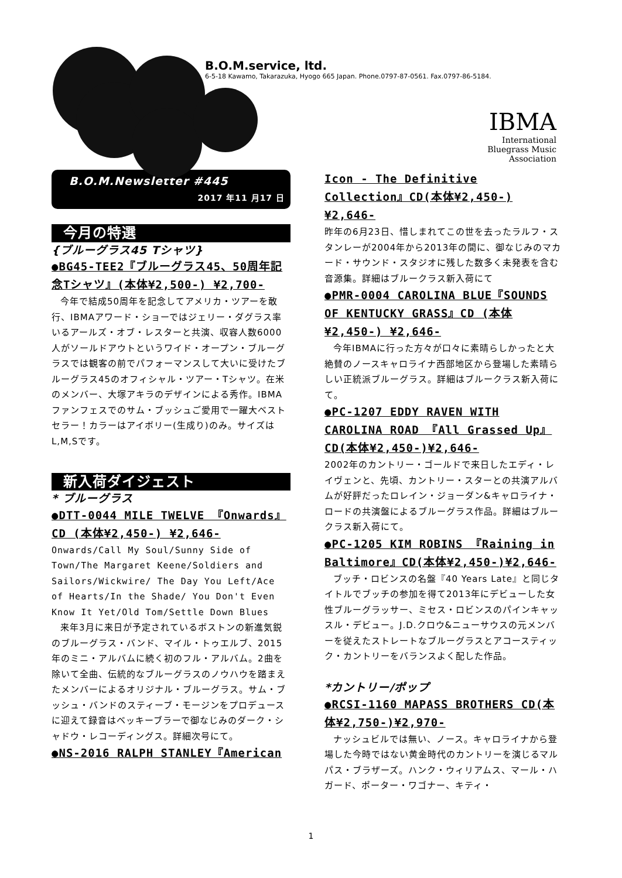B.O.M.service, ltd.
6-5-18 Kawamo, Takarazuka, Hyogo 665 Japan. Phone.0797-87-0561. Fax.0797-86-5184.
IBMA
International
Bluegrass Music
Association
B.O.M.Newsletter #445
2017 年11 月17 日
今月の特選
{ブルーグラス45 Tシャツ}
●BG45-TEE2『ブルーグラス45、50周年記念Tシャツ』(本体¥2,500-) ¥2,700-
今年で結成50周年を記念してアメリカ・ツアーを敢行、IBMAアワード・ショーではジェリー・ダグラス率いるアールズ・オブ・レスターと共演、収容人数6000人がソールドアウトというワイド・オープン・ブルーグラスでは観客の前でパフォーマンスして大いに受けたブルーグラス45のオフィシャル・ツアー・Tシャツ。在米のメンバー、大塚アキラのデザインによる秀作。IBMAファンフェスでのサム・ブッシュご愛用で一躍大ベストセラー！カラーはアイボリー(生成り)のみ。サイズはL,M,Sです。
新入荷ダイジェスト
* ブルーグラス
●DTT-0044 MILE TWELVE 『Onwards』CD (本体¥2,450-) ¥2,646-
Onwards/Call My Soul/Sunny Side of Town/The Margaret Keene/Soldiers and Sailors/Wickwire/ The Day You Left/Ace of Hearts/In the Shade/ You Don't Even Know It Yet/Old Tom/Settle Down Blues
来年3月に来日が予定されているボストンの新進気鋭のブルーグラス・バンド、マイル・トゥエルブ、2015年のミニ・アルバムに続く初のフル・アルバム。2曲を除いて全曲、伝統的なブルーグラスのノウハウを踏まえたメンバーによるオリジナル・ブルーグラス。サム・ブッシュ・バンドのスティーブ・モージンをプロデュースに迎えて録音はベッキーブラーで御なじみのダーク・シャドウ・レコーディングス。詳細次号にて。
●NS-2016 RALPH STANLEY『American
Icon - The Definitive Collection』CD(本体¥2,450-)¥2,646-
昨年の6月23日、惜しまれてこの世を去ったラルフ・スタンレーが2004年から2013年の間に、御なじみのマカード・サウンド・スタジオに残した数多く未発表を含む音源集。詳細はブルークラス新入荷にて
●PMR-0004 CAROLINA BLUE『SOUNDS OF KENTUCKY GRASS』CD (本体¥2,450-) ¥2,646-
今年IBMAに行った方々が口々に素晴らしかったと大絶賛のノースキャロライナ西部地区から登場した素晴らしい正統派ブルーグラス。詳細はブルークラス新入荷にて。
●PC-1207 EDDY RAVEN WITH CAROLINA ROAD 『All Grassed Up』CD(本体¥2,450-)¥2,646-
2002年のカントリー・ゴールドで来日したエディ・レイヴェンと、先頃、カントリー・スターとの共演アルバムが好評だったロレイン・ジョーダン&キャロライナ・ロードの共演盤によるブルーグラス作品。詳細はブルークラス新入荷にて。
●PC-1205 KIM ROBINS 『Raining in Baltimore』CD(本体¥2,450-)¥2,646-
ブッチ・ロビンスの名盤『40 Years Late』と同じタイトルでブッチの参加を得て2013年にデビューした女性ブルーグラッサー、ミセス・ロビンスのパインキャッスル・デビュー。J.D.クロウ&ニューサウスの元メンバーを従えたストレートなブルーグラスとアコースティック・カントリーをバランスよく配した作品。
*カントリー/ポップ
●RCSI-1160 MAPASS BROTHERS CD(本体¥2,750-)¥2,970-
ナッシュビルでは無い、ノース。キャロライナから登場した今時ではない黄金時代のカントリーを演じるマルパス・ブラザーズ。ハンク・ウィリアムス、マール・ハガード、ポーター・ワゴナー、キティ・
1